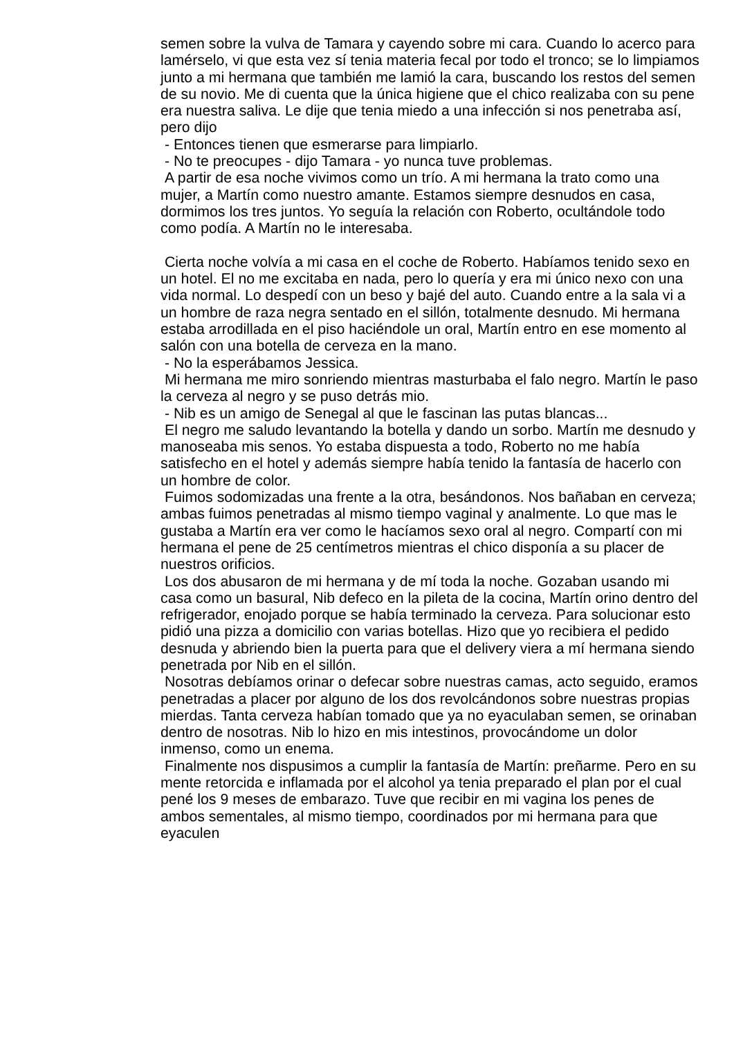semen sobre la vulva de Tamara y cayendo sobre mi cara. Cuando lo acerco para lamérselo, vi que esta vez sí tenia materia fecal por todo el tronco; se lo limpiamos junto a mi hermana que también me lamió la cara, buscando los restos del semen de su novio. Me di cuenta que la única higiene que el chico realizaba con su pene era nuestra saliva. Le dije que tenia miedo a una infección si nos penetraba así, pero dijo
- Entonces tienen que esmerarse para limpiarlo.
- No te preocupes - dijo Tamara - yo nunca tuve problemas.
A partir de esa noche vivimos como un trío. A mi hermana la trato como una mujer, a Martín como nuestro amante. Estamos siempre desnudos en casa, dormimos los tres juntos. Yo seguía la relación con Roberto, ocultándole todo como podía. A Martín no le interesaba.
Cierta noche volvía a mi casa en el coche de Roberto. Habíamos tenido sexo en un hotel. El no me excitaba en nada, pero lo quería y era mi único nexo con una vida normal. Lo despedí con un beso y bajé del auto. Cuando entre a la sala vi a un hombre de raza negra sentado en el sillón, totalmente desnudo. Mi hermana estaba arrodillada en el piso haciéndole un oral, Martín entro en ese momento al salón con una botella de cerveza en la mano.
- No la esperábamos Jessica.
Mi hermana me miro sonriendo mientras masturbaba el falo negro. Martín le paso la cerveza al negro y se puso detrás mio.
- Nib es un amigo de Senegal al que le fascinan las putas blancas...
El negro me saludo levantando la botella y dando un sorbo. Martín me desnudo y manoseaba mis senos. Yo estaba dispuesta a todo, Roberto no me había satisfecho en el hotel y además siempre había tenido la fantasía de hacerlo con un hombre de color.
Fuimos sodomizadas una frente a la otra, besándonos. Nos bañaban en cerveza; ambas fuimos penetradas al mismo tiempo vaginal y analmente. Lo que mas le gustaba a Martín era ver como le hacíamos sexo oral al negro. Compartí con mi hermana el pene de 25 centímetros mientras el chico disponía a su placer de nuestros orificios.
Los dos abusaron de mi hermana y de mí toda la noche. Gozaban usando mi casa como un basural, Nib defeco en la pileta de la cocina, Martín orino dentro del refrigerador, enojado porque se había terminado la cerveza. Para solucionar esto pidió una pizza a domicilio con varias botellas. Hizo que yo recibiera el pedido desnuda y abriendo bien la puerta para que el delivery viera a mí hermana siendo penetrada por Nib en el sillón.
Nosotras debíamos orinar o defecar sobre nuestras camas, acto seguido, eramos penetradas a placer por alguno de los dos revolcándonos sobre nuestras propias mierdas. Tanta cerveza habían tomado que ya no eyaculaban semen, se orinaban dentro de nosotras. Nib lo hizo en mis intestinos, provocándome un dolor inmenso, como un enema.
Finalmente nos dispusimos a cumplir la fantasía de Martín: preñarme. Pero en su mente retorcida e inflamada por el alcohol ya tenia preparado el plan por el cual pené los 9 meses de embarazo. Tuve que recibir en mi vagina los penes de ambos sementales, al mismo tiempo, coordinados por mi hermana para que eyaculen